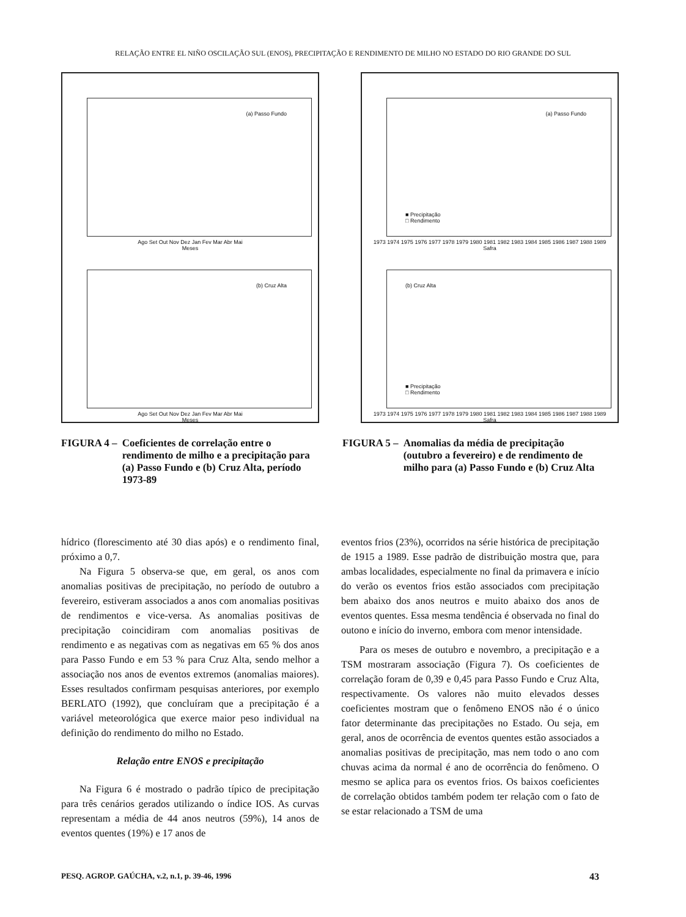RELAÇÃO ENTRE EL NIÑO OSCILAÇÃO SUL (ENOS), PRECIPITAÇÃO E RENDIMENTO DE MILHO NO ESTADO DO RIO GRANDE DO SUL
(a) Passo Fundo
Ago Set Out Nov Dez Jan Fev Mar Abr Mai
Meses
(b) Cruz Alta
Ago Set Out Nov Dez Jan Fev Mar Abr Mai
Meses
(a) Passo Fundo
■ Precipitação
□ Rendimento
1973 1974 1975 1976 1977 1978 1979 1980 1981 1982 1983 1984 1985 1986 1987 1988 1989
Safra
(b) Cruz Alta
■ Precipitação
□ Rendimento
1973 1974 1975 1976 1977 1978 1979 1980 1981 1982 1983 1984 1985 1986 1987 1988 1989
Safra
FIGURA 4 – Coeficientes de correlação entre o rendimento de milho e a precipitação para (a) Passo Fundo e (b) Cruz Alta, período 1973-89
FIGURA 5 – Anomalias da média de precipitação (outubro a fevereiro) e de rendimento de milho para (a) Passo Fundo e (b) Cruz Alta
hídrico (florescimento até 30 dias após) e o rendimento final, próximo a 0,7.
Na Figura 5 observa-se que, em geral, os anos com anomalias positivas de precipitação, no período de outubro a fevereiro, estiveram associados a anos com anomalias positivas de rendimentos e vice-versa. As anomalias positivas de precipitação coincidiram com anomalias positivas de rendimento e as negativas com as negativas em 65 % dos anos para Passo Fundo e em 53 % para Cruz Alta, sendo melhor a associação nos anos de eventos extremos (anomalias maiores). Esses resultados confirmam pesquisas anteriores, por exemplo BERLATO (1992), que concluíram que a precipitação é a variável meteorológica que exerce maior peso individual na definição do rendimento do milho no Estado.
Relação entre ENOS e precipitação
Na Figura 6 é mostrado o padrão típico de precipitação para três cenários gerados utilizando o índice IOS. As curvas representam a média de 44 anos neutros (59%), 14 anos de eventos quentes (19%) e 17 anos de
eventos frios (23%), ocorridos na série histórica de precipitação de 1915 a 1989. Esse padrão de distribuição mostra que, para ambas localidades, especialmente no final da primavera e início do verão os eventos frios estão associados com precipitação bem abaixo dos anos neutros e muito abaixo dos anos de eventos quentes. Essa mesma tendência é observada no final do outono e início do inverno, embora com menor intensidade.
Para os meses de outubro e novembro, a precipitação e a TSM mostraram associação (Figura 7). Os coeficientes de correlação foram de 0,39 e 0,45 para Passo Fundo e Cruz Alta, respectivamente. Os valores não muito elevados desses coeficientes mostram que o fenômeno ENOS não é o único fator determinante das precipitações no Estado. Ou seja, em geral, anos de ocorrência de eventos quentes estão associados a anomalias positivas de precipitação, mas nem todo o ano com chuvas acima da normal é ano de ocorrência do fenômeno. O mesmo se aplica para os eventos frios. Os baixos coeficientes de correlação obtidos também podem ter relação com o fato de se estar relacionado a TSM de uma
PESQ. AGROP. GAÚCHA, v.2, n.1, p. 39-46, 1996 43